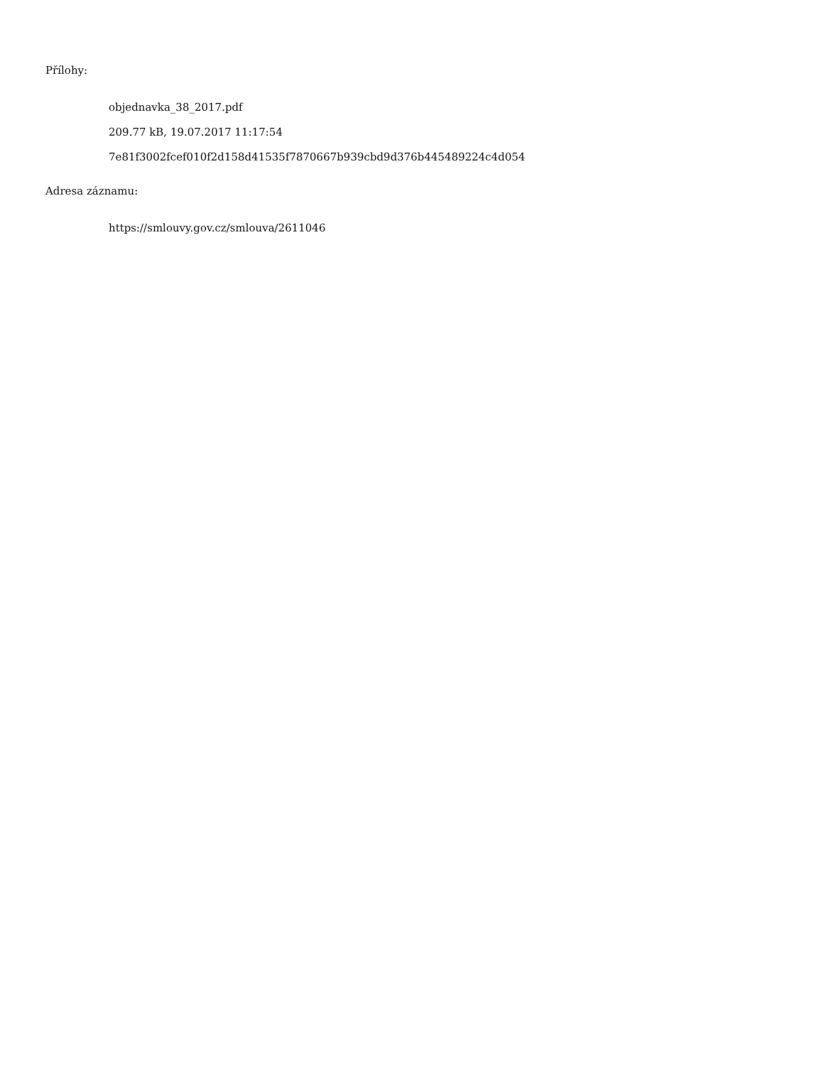Přílohy:
objednavka_38_2017.pdf
209.77 kB, 19.07.2017 11:17:54
7e81f3002fcef010f2d158d41535f7870667b939cbd9d376b445489224c4d054
Adresa záznamu:
https://smlouvy.gov.cz/smlouva/2611046